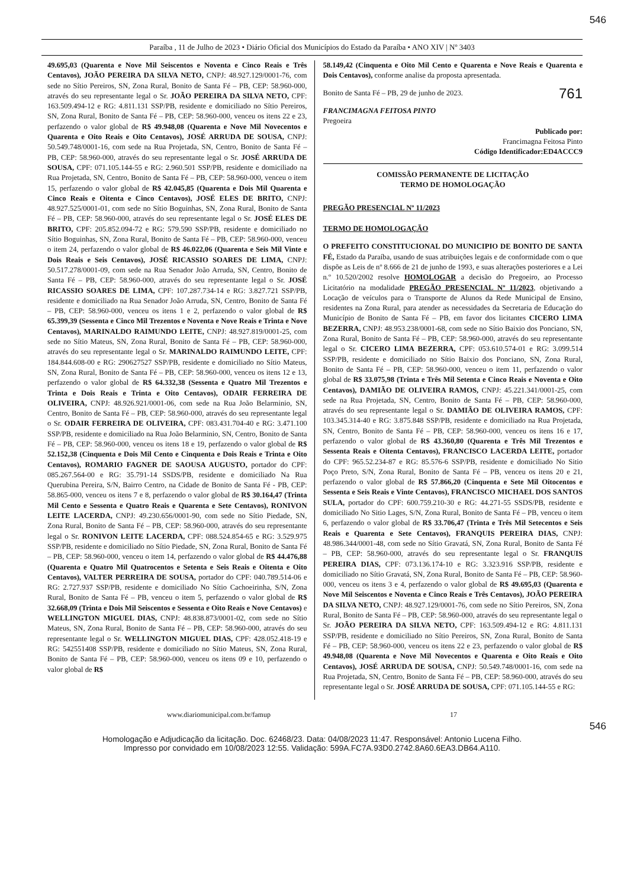546
Paraíba , 11 de Julho de 2023 • Diário Oficial dos Municípios do Estado da Paraíba • ANO XIV | Nº 3403
49.695,03 (Quarenta e Nove Mil Seiscentos e Noventa e Cinco Reais e Três Centavos), JOÃO PEREIRA DA SILVA NETO, CNPJ: 48.927.129/0001-76, com sede no Sítio Pereiros, SN, Zona Rural, Bonito de Santa Fé – PB, CEP: 58.960-000, através do seu representante legal o Sr. JOÃO PEREIRA DA SILVA NETO, CPF: 163.509.494-12 e RG: 4.811.131 SSP/PB, residente e domiciliado no Sítio Pereiros, SN, Zona Rural, Bonito de Santa Fé – PB, CEP: 58.960-000, venceu os itens 22 e 23, perfazendo o valor global de R$ 49.948,08 (Quarenta e Nove Mil Novecentos e Quarenta e Oito Reais e Oito Centavos), JOSÉ ARRUDA DE SOUSA, CNPJ: 50.549.748/0001-16, com sede na Rua Projetada, SN, Centro, Bonito de Santa Fé – PB, CEP: 58.960-000, através do seu representante legal o Sr. JOSÉ ARRUDA DE SOUSA, CPF: 071.105.144-55 e RG: 2.960.501 SSP/PB, residente e domiciliado na Rua Projetada, SN, Centro, Bonito de Santa Fé – PB, CEP: 58.960-000, venceu o item 15, perfazendo o valor global de R$ 42.045,85 (Quarenta e Dois Mil Quarenta e Cinco Reais e Oitenta e Cinco Centavos), JOSÉ ELES DE BRITO, CNPJ: 48.927.525/0001-01, com sede no Sítio Boguinhas, SN, Zona Rural, Bonito de Santa Fé – PB, CEP: 58.960-000, através do seu representante legal o Sr. JOSÉ ELES DE BRITO, CPF: 205.852.094-72 e RG: 579.590 SSP/PB, residente e domiciliado no Sítio Boguinhas, SN, Zona Rural, Bonito de Santa Fé – PB, CEP: 58.960-000, venceu o item 24, perfazendo o valor global de R$ 46.022,06 (Quarenta e Seis Mil Vinte e Dois Reais e Seis Centavos), JOSÉ RICASSIO SOARES DE LIMA, CNPJ: 50.517.278/0001-09, com sede na Rua Senador João Arruda, SN, Centro, Bonito de Santa Fé – PB, CEP: 58.960-000, através do seu representante legal o Sr. JOSÉ RICASSIO SOARES DE LIMA, CPF: 107.287.734-14 e RG: 3.827.721 SSP/PB, residente e domiciliado na Rua Senador João Arruda, SN, Centro, Bonito de Santa Fé – PB, CEP: 58.960-000, venceu os itens 1 e 2, perfazendo o valor global de R$ 65.399,39 (Sessenta e Cinco Mil Trezentos e Noventa e Nove Reais e Trinta e Nove Centavos), MARINALDO RAIMUNDO LEITE, CNPJ: 48.927.819/0001-25, com sede no Sítio Mateus, SN, Zona Rural, Bonito de Santa Fé – PB, CEP: 58.960-000, através do seu representante legal o Sr. MARINALDO RAIMUNDO LEITE, CPF: 184.844.608-00 e RG: 290627527 SSP/PB, residente e domiciliado no Sítio Mateus, SN, Zona Rural, Bonito de Santa Fé – PB, CEP: 58.960-000, venceu os itens 12 e 13, perfazendo o valor global de R$ 64.332,38 (Sessenta e Quatro Mil Trezentos e Trinta e Dois Reais e Trinta e Oito Centavos), ODAIR FERREIRA DE OLIVEIRA, CNPJ: 48.926.921/0001-06, com sede na Rua João Belarminio, SN, Centro, Bonito de Santa Fé – PB, CEP: 58.960-000, através do seu representante legal o Sr. ODAIR FERREIRA DE OLIVEIRA, CPF: 083.431.704-40 e RG: 3.471.100 SSP/PB, residente e domiciliado na Rua João Belarminio, SN, Centro, Bonito de Santa Fé – PB, CEP: 58.960-000, venceu os itens 18 e 19, perfazendo o valor global de R$ 52.152,38 (Cinquenta e Dois Mil Cento e Cinquenta e Dois Reais e Trinta e Oito Centavos), ROMARIO FAGNER DE SAOUSA AUGUSTO, portador do CPF: 085.267.564-00 e RG: 35.791-14 SSDS/PB, residente e domiciliado Na Rua Querubina Pereira, S/N, Bairro Centro, na Cidade de Bonito de Santa Fé - PB, CEP: 58.865-000, venceu os itens 7 e 8, perfazendo o valor global de R$ 30.164,47 (Trinta Mil Cento e Sessenta e Quatro Reais e Quarenta e Sete Centavos), RONIVON LEITE LACERDA, CNPJ: 49.230.656/0001-90, com sede no Sítio Piedade, SN, Zona Rural, Bonito de Santa Fé – PB, CEP: 58.960-000, através do seu representante legal o Sr. RONIVON LEITE LACERDA, CPF: 088.524.854-65 e RG: 3.529.975 SSP/PB, residente e domiciliado no Sítio Piedade, SN, Zona Rural, Bonito de Santa Fé – PB, CEP: 58.960-000, venceu o item 14, perfazendo o valor global de R$ 44.476,88 (Quarenta e Quatro Mil Quatrocentos e Setenta e Seis Reais e Oitenta e Oito Centavos), VALTER PERREIRA DE SOUSA, portador do CPF: 040.789.514-06 e RG: 2.727.937 SSP/PB, residente e domiciliado No Sítio Cachoeirinha, S/N, Zona Rural, Bonito de Santa Fé – PB, venceu o item 5, perfazendo o valor global de R$ 32.668,09 (Trinta e Dois Mil Seiscentos e Sessenta e Oito Reais e Nove Centavos) e WELLINGTON MIGUEL DIAS, CNPJ: 48.838.873/0001-02, com sede no Sítio Mateus, SN, Zona Rural, Bonito de Santa Fé – PB, CEP: 58.960-000, através do seu representante legal o Sr. WELLINGTON MIGUEL DIAS, CPF: 428.052.418-19 e RG: 542551408 SSP/PB, residente e domiciliado no Sítio Mateus, SN, Zona Rural, Bonito de Santa Fé – PB, CEP: 58.960-000, venceu os itens 09 e 10, perfazendo o valor global de R$
58.149,42 (Cinquenta e Oito Mil Cento e Quarenta e Nove Reais e Quarenta e Dois Centavos), conforme analise da proposta apresentada.
Bonito de Santa Fé – PB, 29 de junho de 2023. 761
FRANCIMAGNA FEITOSA PINTO
Pregoeira
Publicado por:
Francimagna Feitosa Pinto
Código Identificador:ED4ACCC9
COMISSÃO PERMANENTE DE LICITAÇÃO
TERMO DE HOMOLOGAÇÃO
PREGÃO PRESENCIAL Nº 11/2023
TERMO DE HOMOLOGAÇÃO
O PREFEITO CONSTITUCIONAL DO MUNICIPIO DE BONITO DE SANTA FÉ, Estado da Paraíba, usando de suas atribuições legais e de conformidade com o que dispõe as Leis de nº 8.666 de 21 de junho de 1993, e suas alterações posteriores e a Lei n.º 10.520/2002 resolve HOMOLOGAR a decisão do Pregoeiro, ao Processo Licitatório na modalidade PREGÃO PRESENCIAL Nº 11/2023, objetivando a Locação de veículos para o Transporte de Alunos da Rede Municipal de Ensino, residentes na Zona Rural, para atender as necessidades da Secretaria de Educação do Município de Bonito de Santa Fé – PB, em favor dos licitantes CICERO LIMA BEZERRA, CNPJ: 48.953.238/0001-68, com sede no Sítio Baixio dos Ponciano, SN, Zona Rural, Bonito de Santa Fé – PB, CEP: 58.960-000, através do seu representante legal o Sr. CICERO LIMA BEZERRA, CPF: 053.610.574-01 e RG: 3.099.514 SSP/PB, residente e domiciliado no Sítio Baixio dos Ponciano, SN, Zona Rural, Bonito de Santa Fé – PB, CEP: 58.960-000, venceu o item 11, perfazendo o valor global de R$ 33.075,98 (Trinta e Três Mil Setenta e Cinco Reais e Noventa e Oito Centavos), DAMIÃO DE OLIVEIRA RAMOS, CNPJ: 45.221.341/0001-25, com sede na Rua Projetada, SN, Centro, Bonito de Santa Fé – PB, CEP: 58.960-000, através do seu representante legal o Sr. DAMIÃO DE OLIVEIRA RAMOS, CPF: 103.345.314-40 e RG: 3.875.848 SSP/PB, residente e domiciliado na Rua Projetada, SN, Centro, Bonito de Santa Fé – PB, CEP: 58.960-000, venceu os itens 16 e 17, perfazendo o valor global de R$ 43.360,80 (Quarenta e Três Mil Trezentos e Sessenta Reais e Oitenta Centavos), FRANCISCO LACERDA LEITE, portador do CPF: 965.52.234-87 e RG: 85.576-6 SSP/PB, residente e domiciliado No Sitio Poço Preto, S/N, Zona Rural, Bonito de Santa Fé – PB, venceu os itens 20 e 21, perfazendo o valor global de R$ 57.866,20 (Cinquenta e Sete Mil Oitocentos e Sessenta e Seis Reais e Vinte Centavos), FRANCISCO MICHAEL DOS SANTOS SULA, portador do CPF: 600.759.210-30 e RG: 44.271-55 SSDS/PB, residente e domiciliado No Sitio Lages, S/N, Zona Rural, Bonito de Santa Fé – PB, venceu o item 6, perfazendo o valor global de R$ 33.706,47 (Trinta e Três Mil Setecentos e Seis Reais e Quarenta e Sete Centavos), FRANQUIS PEREIRA DIAS, CNPJ: 48.986.344/0001-48, com sede no Sítio Gravatá, SN, Zona Rural, Bonito de Santa Fé – PB, CEP: 58.960-000, através do seu representante legal o Sr. FRANQUIS PEREIRA DIAS, CPF: 073.136.174-10 e RG: 3.323.916 SSP/PB, residente e domiciliado no Sítio Gravatá, SN, Zona Rural, Bonito de Santa Fé – PB, CEP: 58.960-000, venceu os itens 3 e 4, perfazendo o valor global de R$ 49.695,03 (Quarenta e Nove Mil Seiscentos e Noventa e Cinco Reais e Três Centavos), JOÃO PEREIRA DA SILVA NETO, CNPJ: 48.927.129/0001-76, com sede no Sítio Pereiros, SN, Zona Rural, Bonito de Santa Fé – PB, CEP: 58.960-000, através do seu representante legal o Sr. JOÃO PEREIRA DA SILVA NETO, CPF: 163.509.494-12 e RG: 4.811.131 SSP/PB, residente e domiciliado no Sítio Pereiros, SN, Zona Rural, Bonito de Santa Fé – PB, CEP: 58.960-000, venceu os itens 22 e 23, perfazendo o valor global de R$ 49.948,08 (Quarenta e Nove Mil Novecentos e Quarenta e Oito Reais e Oito Centavos), JOSÉ ARRUDA DE SOUSA, CNPJ: 50.549.748/0001-16, com sede na Rua Projetada, SN, Centro, Bonito de Santa Fé – PB, CEP: 58.960-000, através do seu representante legal o Sr. JOSÉ ARRUDA DE SOUSA, CPF: 071.105.144-55 e RG:
www.diariomunicipal.com.br/famup 17
546
Homologação e Adjudicação da licitação. Doc. 62468/23. Data: 04/08/2023 11:47. Responsável: Antonio Lucena Filho.
Impresso por convidado em 10/08/2023 12:55. Validação: 599A.FC7A.93D0.2742.8A60.6EA3.DB64.A110.